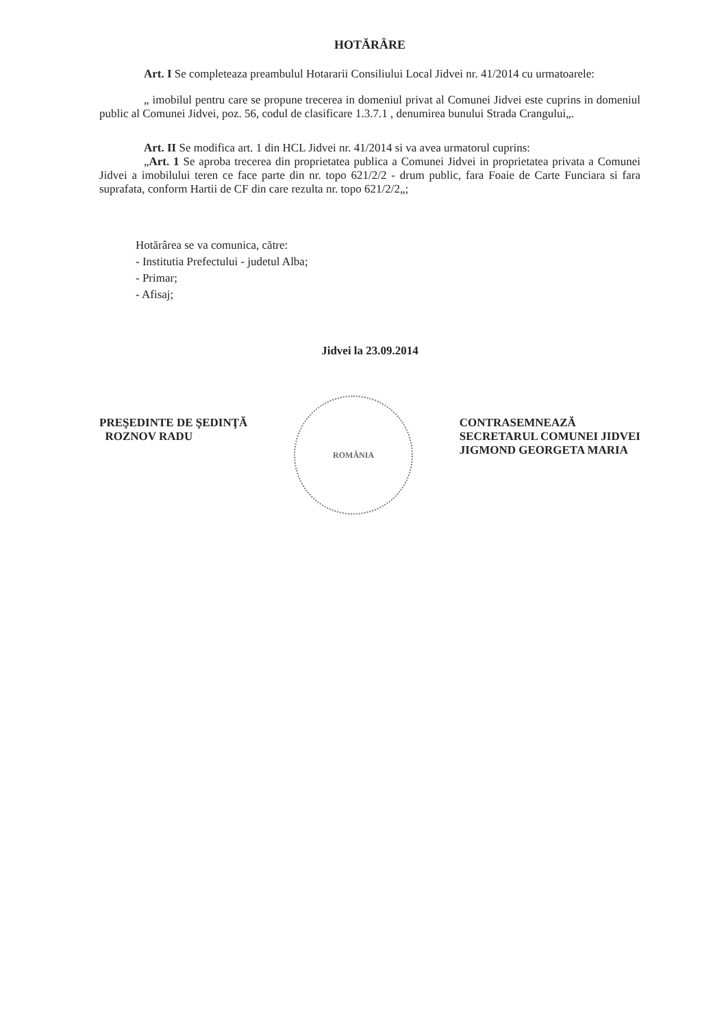HOTĂRÂRE
Art. I Se completeaza preambulul Hotararii Consiliului Local Jidvei nr. 41/2014 cu urmatoarele:
„ imobilul pentru care se propune trecerea in domeniul privat al Comunei Jidvei este cuprins in domeniul public al Comunei Jidvei, poz. 56, codul de clasificare 1.3.7.1 , denumirea bunului Strada Crangului„.
Art. II Se modifica art. 1 din HCL Jidvei nr. 41/2014 si va avea urmatorul cuprins:
„Art. 1 Se aproba trecerea din proprietatea publica a Comunei Jidvei in proprietatea privata a Comunei Jidvei a imobilului teren ce face parte din nr. topo 621/2/2 - drum public, fara Foaie de Carte Funciara si fara suprafata, conform Hartii de CF din care rezulta nr. topo 621/2/2„;
Hotărârea se va comunica, către:
- Institutia Prefectului - judetul Alba;
- Primar;
- Afisaj;
Jidvei la 23.09.2014
PREŞEDINTE DE ŞEDINŢĂ
ROZNOV RADU
ROMÂNIA
CONTRASEMNEAZĂ
SECRETARUL COMUNEI JIDVEI
JIGMOND GEORGETA MARIA